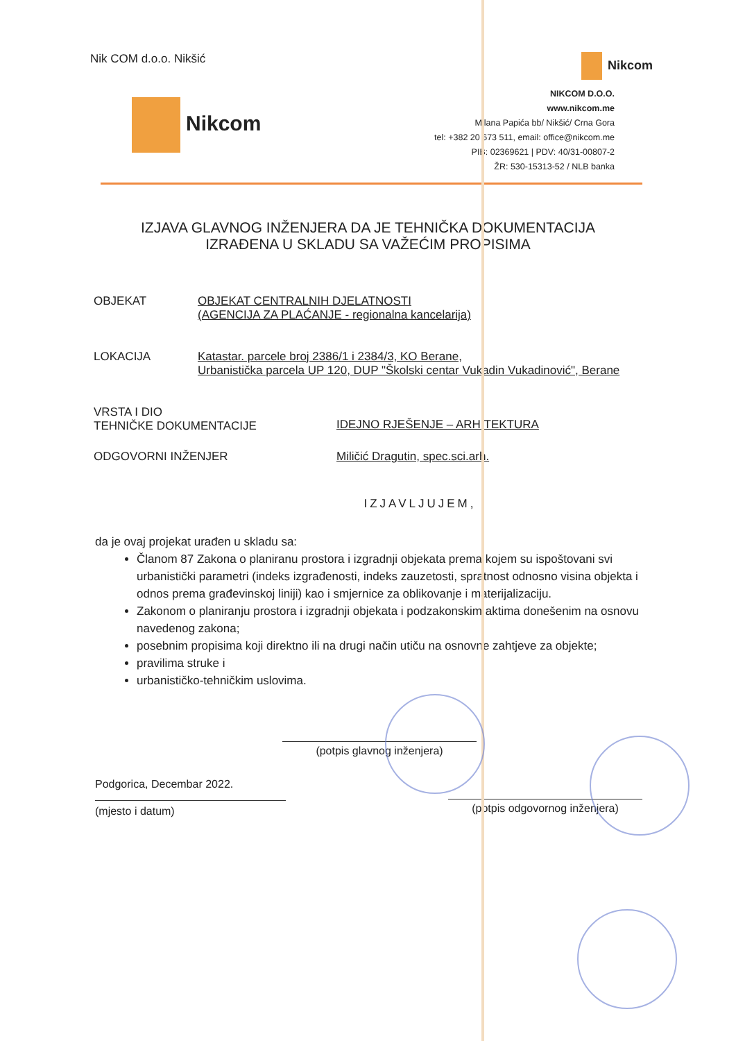Nik COM d.o.o. Nikšić
Nikcom
Nikcom
NIKCOM D.O.O.
www.nikcom.me
Milana Papića bb/ Nikšić/ Crna Gora
tel: +382 20 673 511, email: office@nikcom.me
PIB: 02369621 | PDV: 40/31-00807-2
ŽR: 530-15313-52 / NLB banka
IZJAVA GLAVNOG INŽENJERA DA JE TEHNIČKA DOKUMENTACIJA
IZRAĐENA U SKLADU SA VAŽEĆIM PROPISIMA
OBJEKAT OBJEKAT CENTRALNIH DJELATNOSTI
(AGENCIJA ZA PLAĆANJE - regionalna kancelarija)
LOKACIJA Katastar. parcele broj 2386/1 i 2384/3, KO Berane,
Urbanistička parcela UP 120, DUP "Školski centar Vukadin Vukadinović", Berane
VRSTA I DIO
TEHNIČKE DOKUMENTACIJE
IDEJNO RJEŠENJE – ARHITEKTURA
ODGOVORNI INŽENJER Miličić Dragutin, spec.sci.arh.
IZJAVLJUJEM,
da je ovaj projekat urađen u skladu sa:
Članom 87 Zakona o planiranu prostora i izgradnji objekata prema kojem su ispoštovani svi urbanistički parametri (indeks izgrađenosti, indeks zauzetosti, spratnost odnosno visina objekta i odnos prema građevinskoj liniji) kao i smjernice za oblikovanje i materijalizaciju.
Zakonom o planiranju prostora i izgradnji objekata i podzakonskim aktima donešenim na osnovu navedenog zakona;
posebnim propisima koji direktno ili na drugi način utiču na osnovne zahtjeve za objekte;
pravilima struke i
urbanističko-tehničkim uslovima.
(potpis glavnog inženjera)
Podgorica, Decembar 2022.
(mjesto i datum)
(potpis odgovornog inženjera)